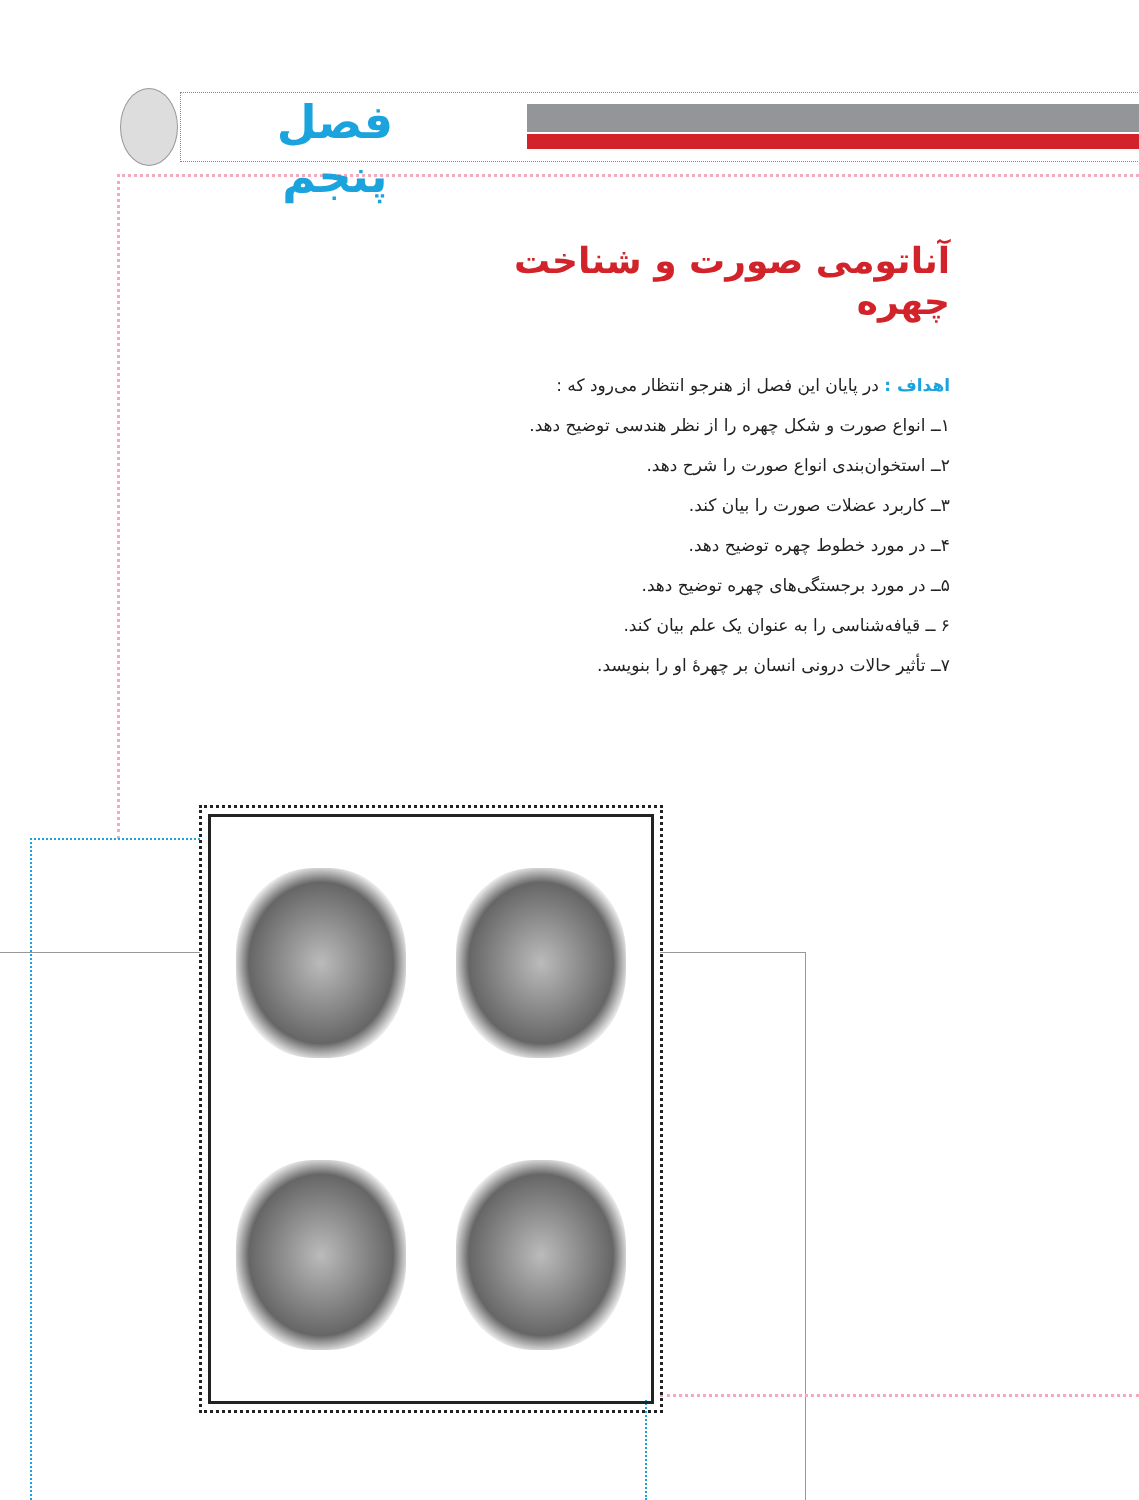فصل پنجم
آناتومی صورت و شناخت چهره
اهداف : در پایان این فصل از هنرجو انتظار می‌رود که :
۱ــ انواع صورت و شکل چهره را از نظر هندسی توضیح دهد.
۲ــ استخوان‌بندی انواع صورت را شرح دهد.
۳ــ کاربرد عضلات صورت را بیان کند.
۴ــ در مورد خطوط چهره توضیح دهد.
۵ــ در مورد برجستگی‌های چهره توضیح دهد.
۶ ــ قیافه‌شناسی را به عنوان یک علم بیان کند.
۷ــ تأثیر حالات درونی انسان بر چهرهٔ او را بنویسد.